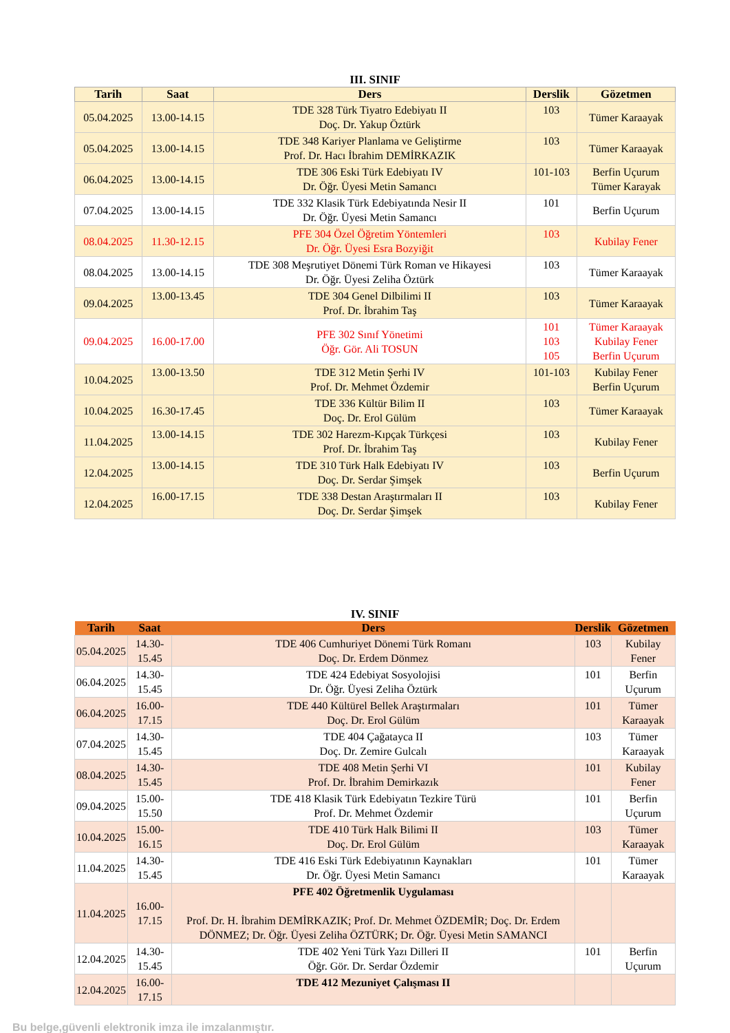III. SINIF
| Tarih | Saat | Ders | Derslik | Gözetmen |
| --- | --- | --- | --- | --- |
| 05.04.2025 | 13.00-14.15 | TDE 328 Türk Tiyatro Edebiyatı II Doç. Dr. Yakup Öztürk | 103 | Tümer Karaayak |
| 05.04.2025 | 13.00-14.15 | TDE 348 Kariyer Planlama ve Geliştirme Prof. Dr. Hacı İbrahim DEMİRKAZIK | 103 | Tümer Karaayak |
| 06.04.2025 | 13.00-14.15 | TDE 306 Eski Türk Edebiyatı IV Dr. Öğr. Üyesi Metin Samancı | 101-103 | Berfin Uçurum Tümer Karayak |
| 07.04.2025 | 13.00-14.15 | TDE 332 Klasik Türk Edebiyatında Nesir II Dr. Öğr. Üyesi Metin Samancı | 101 | Berfin Uçurum |
| 08.04.2025 | 11.30-12.15 | PFE 304 Özel Öğretim Yöntemleri Dr. Öğr. Üyesi Esra Bozyiğit | 103 | Kubilay Fener |
| 08.04.2025 | 13.00-14.15 | TDE 308 Meşrutiyet Dönemi Türk Roman ve Hikayesi Dr. Öğr. Üyesi Zeliha Öztürk | 103 | Tümer Karaayak |
| 09.04.2025 | 13.00-13.45 | TDE 304 Genel Dilbilimi II Prof. Dr. İbrahim Taş | 103 | Tümer Karaayak |
| 09.04.2025 | 16.00-17.00 | PFE 302 Sınıf Yönetimi Öğr. Gör. Ali TOSUN | 101 103 105 | Tümer Karaayak Kubilay Fener Berfin Uçurum |
| 10.04.2025 | 13.00-13.50 | TDE 312 Metin Şerhi IV Prof. Dr. Mehmet Özdemir | 101-103 | Kubilay Fener Berfin Uçurum |
| 10.04.2025 | 16.30-17.45 | TDE 336 Kültür Bilim II Doç. Dr. Erol Gülüm | 103 | Tümer Karaayak |
| 11.04.2025 | 13.00-14.15 | TDE 302 Harezm-Kıpçak Türkçesi Prof. Dr. İbrahim Taş | 103 | Kubilay Fener |
| 12.04.2025 | 13.00-14.15 | TDE 310 Türk Halk Edebiyatı IV Doç. Dr. Serdar Şimşek | 103 | Berfin Uçurum |
| 12.04.2025 | 16.00-17.15 | TDE 338 Destan Araştırmaları II Doç. Dr. Serdar Şimşek | 103 | Kubilay Fener |
IV. SINIF
| Tarih | Saat | Ders | Derslik | Gözetmen |
| --- | --- | --- | --- | --- |
| 05.04.2025 | 14.30-15.45 | TDE 406 Cumhuriyet Dönemi Türk Romanı Doç. Dr. Erdem Dönmez | 103 | Kubilay Fener |
| 06.04.2025 | 14.30-15.45 | TDE 424 Edebiyat Sosyolojisi Dr. Öğr. Üyesi Zeliha Öztürk | 101 | Berfin Uçurum |
| 06.04.2025 | 16.00-17.15 | TDE 440 Kültürel Bellek Araştırmaları Doç. Dr. Erol Gülüm | 101 | Tümer Karaayak |
| 07.04.2025 | 14.30-15.45 | TDE 404 Çağatayca II Doç. Dr. Zemire Gulcalı | 103 | Tümer Karaayak |
| 08.04.2025 | 14.30-15.45 | TDE 408 Metin Şerhi VI Prof. Dr. İbrahim Demirkazık | 101 | Kubilay Fener |
| 09.04.2025 | 15.00-15.50 | TDE 418 Klasik Türk Edebiyatın Tezkire Türü Prof. Dr. Mehmet Özdemir | 101 | Berfin Uçurum |
| 10.04.2025 | 15.00-16.15 | TDE 410 Türk Halk Bilimi II Doç. Dr. Erol Gülüm | 103 | Tümer Karaayak |
| 11.04.2025 | 14.30-15.45 | TDE 416 Eski Türk Edebiyatının Kaynakları Dr. Öğr. Üyesi Metin Samancı | 101 | Tümer Karaayak |
| 11.04.2025 | 16.00-17.15 | PFE 402 Öğretmenlik Uygulaması Prof. Dr. H. İbrahim DEMİRKAZIK; Prof. Dr. Mehmet ÖZDEMİR; Doç. Dr. Erdem DÖNMEZ; Dr. Öğr. Üyesi Zeliha ÖZTÜRK; Dr. Öğr. Üyesi Metin SAMANCI | | |
| 12.04.2025 | 14.30-15.45 | TDE 402 Yeni Türk Yazı Dilleri II Öğr. Gör. Dr. Serdar Özdemir | 101 | Berfin Uçurum |
| 12.04.2025 | 16.00-17.15 | TDE 412 Mezuniyet Çalışması II | | |
Bu belge,güvenli elektronik imza ile imzalanmıştır.